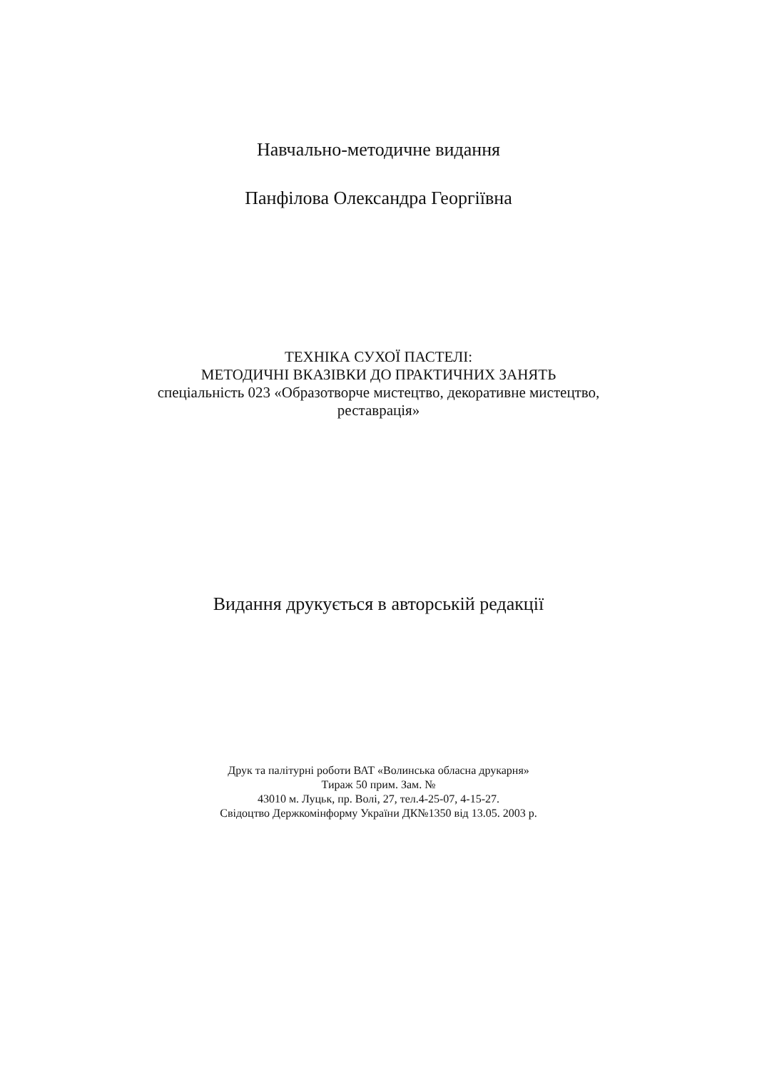Навчально-методичне видання
Панфілова Олександра Георгіївна
ТЕХНІКА СУХОЇ ПАСТЕЛІ:
МЕТОДИЧНІ ВКАЗІВКИ ДО ПРАКТИЧНИХ ЗАНЯТЬ
спеціальність 023 «Образотворче мистецтво, декоративне мистецтво,
реставрація»
Видання друкується в авторській редакції
Друк та палітурні роботи ВАТ «Волинська обласна друкарня»
Тираж 50 прим. Зам. №
43010 м. Луцьк, пр. Волі, 27, тел.4-25-07, 4-15-27.
Свідоцтво Держкомінформу України ДК№1350 від 13.05. 2003 р.